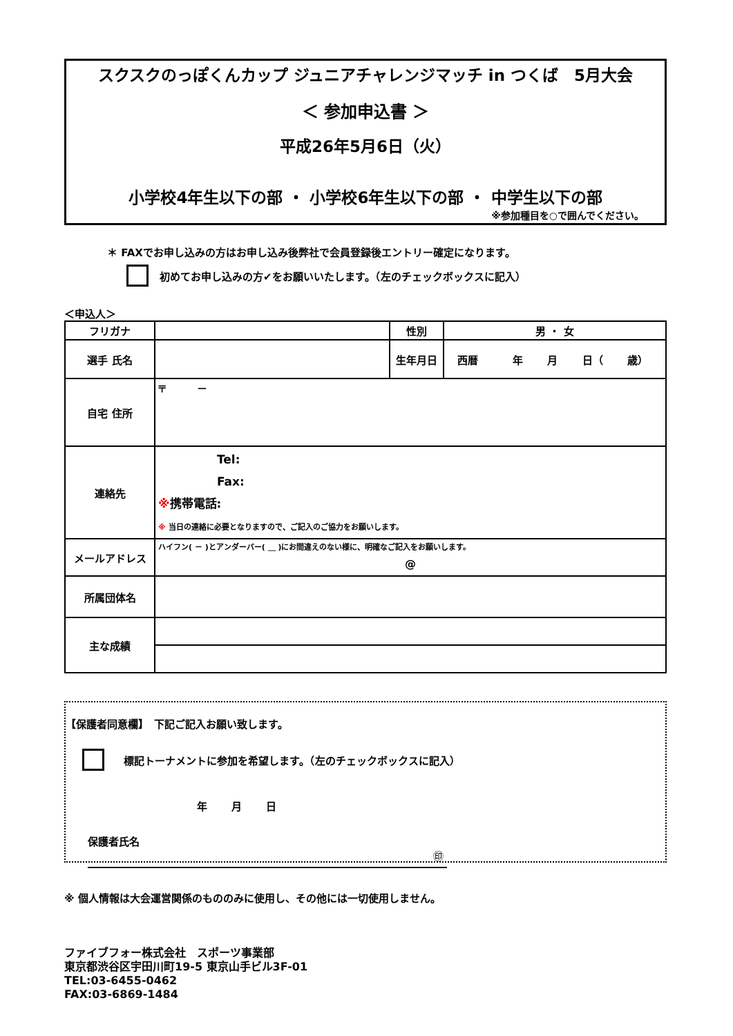スクスクのっぽくんカップ ジュニアチャレンジマッチ in つくば　5月大会
＜ 参加申込書 ＞
平成26年5月6日（火）
小学校4年生以下の部 ・ 小学校6年生以下の部 ・ 中学生以下の部
※参加種目を○で囲んでください。
＊ FAXでお申し込みの方はお申し込み後弊社で会員登録後エントリー確定になります。
初めてお申し込みの方✔をお願いいたします。（左のチェックボックスに記入）
＜申込人＞
| フリガナ | | 性別 | 男 ・ 女 |
| 選手 氏名 | | | |
| | | 生年月日 | 西暦 年 月 日（ 歳） |
| 自宅 住所 | 〒 － | | |
| 連絡先 | Tel: Fax: ※ 携帯電話: ※ 当日の連絡に必要となりますので、ご記入のご協力をお願いします。 | | |
| メールアドレス | ハイフン( － )とアンダーバー( ＿ )にお間違えのない様に、明確なご記入をお願いします。 @ | | |
| 所属団体名 | | | |
| 主な成績 | | | |
【保護者同意欄】　下記ご記入お願い致します。
標記トーナメントに参加を希望します。（左のチェックボックスに記入）
年　　 月　　 日
保護者氏名 ㊞
※ 個人情報は大会運営関係のもののみに使用し、その他には一切使用しません。
ファイブフォー株式会社　スポーツ事業部
東京都渋谷区宇田川町19-5 東京山手ビル3F-01
TEL:03-6455-0462
FAX:03-6869-1484